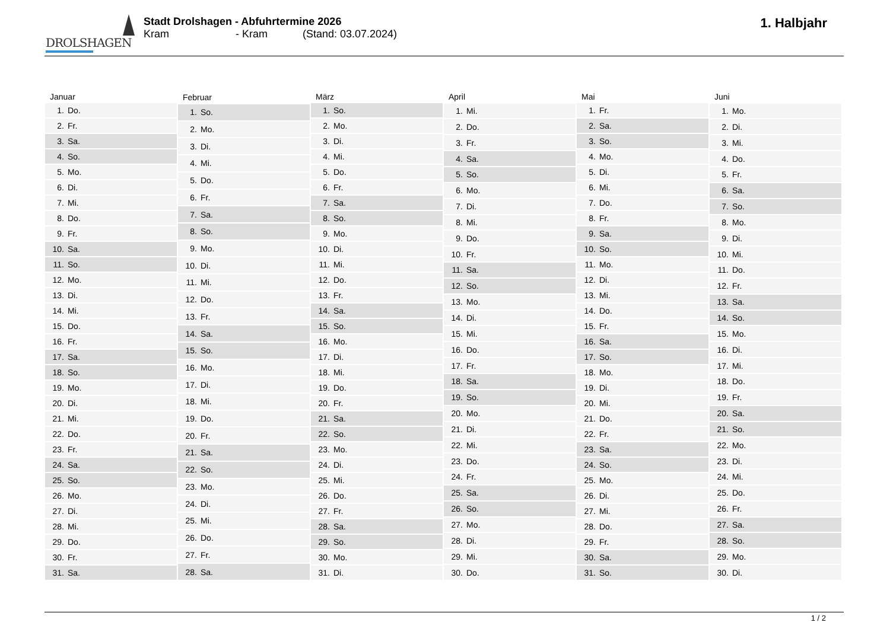DROLSHAGEN
Stadt Drolshagen - Abfuhrtermine 2026
Kram - Kram (Stand: 03.07.2024)
1. Halbjahr
| Januar | |
| --- | --- |
| 1. | Do. |
| 2. | Fr. |
| 3. | Sa. |
| 4. | So. |
| 5. | Mo. |
| 6. | Di. |
| 7. | Mi. |
| 8. | Do. |
| 9. | Fr. |
| 10. | Sa. |
| 11. | So. |
| 12. | Mo. |
| 13. | Di. |
| 14. | Mi. |
| 15. | Do. |
| 16. | Fr. |
| 17. | Sa. |
| 18. | So. |
| 19. | Mo. |
| 20. | Di. |
| 21. | Mi. |
| 22. | Do. |
| 23. | Fr. |
| 24. | Sa. |
| 25. | So. |
| 26. | Mo. |
| 27. | Di. |
| 28. | Mi. |
| 29. | Do. |
| 30. | Fr. |
| 31. | Sa. |
| Februar | |
| --- | --- |
| 1. | So. |
| 2. | Mo. |
| 3. | Di. |
| 4. | Mi. |
| 5. | Do. |
| 6. | Fr. |
| 7. | Sa. |
| 8. | So. |
| 9. | Mo. |
| 10. | Di. |
| 11. | Mi. |
| 12. | Do. |
| 13. | Fr. |
| 14. | Sa. |
| 15. | So. |
| 16. | Mo. |
| 17. | Di. |
| 18. | Mi. |
| 19. | Do. |
| 20. | Fr. |
| 21. | Sa. |
| 22. | So. |
| 23. | Mo. |
| 24. | Di. |
| 25. | Mi. |
| 26. | Do. |
| 27. | Fr. |
| 28. | Sa. |
| März | |
| --- | --- |
| 1. | So. |
| 2. | Mo. |
| 3. | Di. |
| 4. | Mi. |
| 5. | Do. |
| 6. | Fr. |
| 7. | Sa. |
| 8. | So. |
| 9. | Mo. |
| 10. | Di. |
| 11. | Mi. |
| 12. | Do. |
| 13. | Fr. |
| 14. | Sa. |
| 15. | So. |
| 16. | Mo. |
| 17. | Di. |
| 18. | Mi. |
| 19. | Do. |
| 20. | Fr. |
| 21. | Sa. |
| 22. | So. |
| 23. | Mo. |
| 24. | Di. |
| 25. | Mi. |
| 26. | Do. |
| 27. | Fr. |
| 28. | Sa. |
| 29. | So. |
| 30. | Mo. |
| 31. | Di. |
| April | |
| --- | --- |
| 1. | Mi. |
| 2. | Do. |
| 3. | Fr. |
| 4. | Sa. |
| 5. | So. |
| 6. | Mo. |
| 7. | Di. |
| 8. | Mi. |
| 9. | Do. |
| 10. | Fr. |
| 11. | Sa. |
| 12. | So. |
| 13. | Mo. |
| 14. | Di. |
| 15. | Mi. |
| 16. | Do. |
| 17. | Fr. |
| 18. | Sa. |
| 19. | So. |
| 20. | Mo. |
| 21. | Di. |
| 22. | Mi. |
| 23. | Do. |
| 24. | Fr. |
| 25. | Sa. |
| 26. | So. |
| 27. | Mo. |
| 28. | Di. |
| 29. | Mi. |
| 30. | Do. |
| Mai | |
| --- | --- |
| 1. | Fr. |
| 2. | Sa. |
| 3. | So. |
| 4. | Mo. |
| 5. | Di. |
| 6. | Mi. |
| 7. | Do. |
| 8. | Fr. |
| 9. | Sa. |
| 10. | So. |
| 11. | Mo. |
| 12. | Di. |
| 13. | Mi. |
| 14. | Do. |
| 15. | Fr. |
| 16. | Sa. |
| 17. | So. |
| 18. | Mo. |
| 19. | Di. |
| 20. | Mi. |
| 21. | Do. |
| 22. | Fr. |
| 23. | Sa. |
| 24. | So. |
| 25. | Mo. |
| 26. | Di. |
| 27. | Mi. |
| 28. | Do. |
| 29. | Fr. |
| 30. | Sa. |
| 31. | So. |
| Juni | |
| --- | --- |
| 1. | Mo. |
| 2. | Di. |
| 3. | Mi. |
| 4. | Do. |
| 5. | Fr. |
| 6. | Sa. |
| 7. | So. |
| 8. | Mo. |
| 9. | Di. |
| 10. | Mi. |
| 11. | Do. |
| 12. | Fr. |
| 13. | Sa. |
| 14. | So. |
| 15. | Mo. |
| 16. | Di. |
| 17. | Mi. |
| 18. | Do. |
| 19. | Fr. |
| 20. | Sa. |
| 21. | So. |
| 22. | Mo. |
| 23. | Di. |
| 24. | Mi. |
| 25. | Do. |
| 26. | Fr. |
| 27. | Sa. |
| 28. | So. |
| 29. | Mo. |
| 30. | Di. |
1 / 2